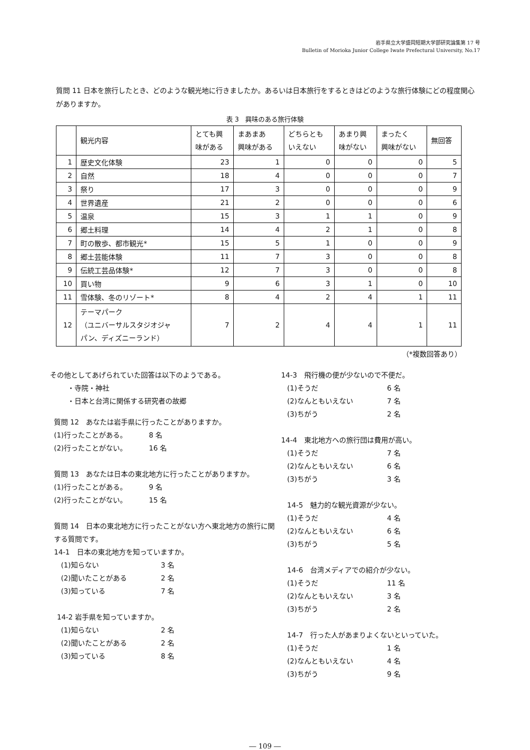岩手県立大学盛岡短期大学部研究論集第 17 号
Bulletin of Morioka Junior College Iwate Prefectural University, No.17
質問 11 日本を旅行したとき、どのような観光地に行きましたか。あるいは日本旅行をするときはどのような旅行体験にどの程度関心がありますか。
表 3　興味のある旅行体験
| | 観光内容 | とても興 味がある | まあまあ 興味がある | どちらとも いえない | あまり興 味がない | まったく 興味がない | 無回答 |
| --- | --- | --- | --- | --- | --- | --- | --- |
| 1 | 歴史文化体験 | 23 | 1 | 0 | 0 | 0 | 5 |
| 2 | 自然 | 18 | 4 | 0 | 0 | 0 | 7 |
| 3 | 祭り | 17 | 3 | 0 | 0 | 0 | 9 |
| 4 | 世界遺産 | 21 | 2 | 0 | 0 | 0 | 6 |
| 5 | 温泉 | 15 | 3 | 1 | 1 | 0 | 9 |
| 6 | 郷土料理 | 14 | 4 | 2 | 1 | 0 | 8 |
| 7 | 町の散歩、都市観光* | 15 | 5 | 1 | 0 | 0 | 9 |
| 8 | 郷土芸能体験 | 11 | 7 | 3 | 0 | 0 | 8 |
| 9 | 伝統工芸品体験* | 12 | 7 | 3 | 0 | 0 | 8 |
| 10 | 買い物 | 9 | 6 | 3 | 1 | 0 | 10 |
| 11 | 雪体験、冬のリゾート* | 8 | 4 | 2 | 4 | 1 | 11 |
| 12 | テーマパーク （ユニバーサルスタジオジャ パン、ディズニーランド） | 7 | 2 | 4 | 4 | 1 | 11 |
（*複数回答あり）
その他としてあげられていた回答は以下のようである。
・寺院・神社
・日本と台湾に関係する研究者の故郷
質問 12　あなたは岩手県に行ったことがありますか。
(1)行ったことがある。 8 名
(2)行ったことがない。 16 名
質問 13　あなたは日本の東北地方に行ったことがありますか。
(1)行ったことがある。 9 名
(2)行ったことがない。 15 名
質問 14　日本の東北地方に行ったことがない方へ東北地方の旅行に関する質問です。
14-1　日本の東北地方を知っていますか。
(1)知らない 3 名
(2)聞いたことがある 2 名
(3)知っている 7 名
14-2 岩手県を知っていますか。
(1)知らない 2 名
(2)聞いたことがある 2 名
(3)知っている 8 名
14-3　飛行機の便が少ないので不便だ。
(1)そうだ 6 名
(2)なんともいえない 7 名
(3)ちがう 2 名
14-4　東北地方への旅行団は費用が高い。
(1)そうだ 7 名
(2)なんともいえない 6 名
(3)ちがう 3 名
14-5　魅力的な観光資源が少ない。
(1)そうだ 4 名
(2)なんともいえない 6 名
(3)ちがう 5 名
14-6　台湾メディアでの紹介が少ない。
(1)そうだ 11 名
(2)なんともいえない 3 名
(3)ちがう 2 名
14-7　行った人があまりよくないといっていた。
(1)そうだ 1 名
(2)なんともいえない 4 名
(3)ちがう 9 名
― 109 ―